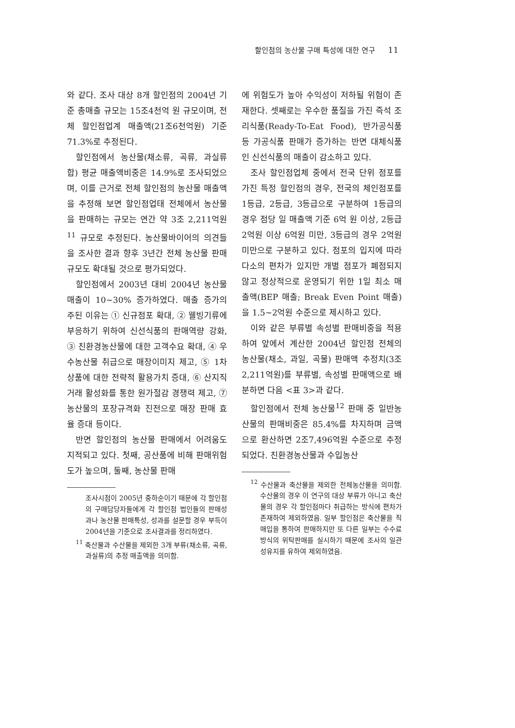할인점의 농산물 구매 특성에 대한 연구 11
와 같다. 조사 대상 8개 할인점의 2004년 기준 총매출 규모는 15조4천억 원 규모이며, 전체 할인점업계 매출액(21조6천억원) 기준 71.3%로 추정된다.
할인점에서 농산물(채소류, 곡류, 과실류 합) 평균 매출액비중은 14.9%로 조사되었으며, 이를 근거로 전체 할인점의 농산물 매출액을 추정해 보면 할인점업태 전체에서 농산물을 판매하는 규모는 연간 약 3조 2,211억원<sup>11</sup> 규모로 추정된다. 농산물바이어의 의견들을 조사한 결과 향후 3년간 전체 농산물 판매규모도 확대될 것으로 평가되었다.
할인점에서 2003년 대비 2004년 농산물 매출이 10~30% 증가하였다. 매출 증가의 주된 이유는 ① 신규점포 확대, ② 웰빙기류에 부응하기 위하여 신선식품의 판매역량 강화, ③ 친환경농산물에 대한 고객수요 확대, ④ 우수농산물 취급으로 매장이미지 제고, ⑤ 1차 상품에 대한 전략적 활용가치 증대, ⑥ 산지직거래 활성화를 통한 원가절감 경쟁력 제고, ⑦ 농산물의 포장규격화 진전으로 매장 판매 효율 증대 등이다.
반면 할인점의 농산물 판매에서 어려움도 지적되고 있다. 첫째, 공산품에 비해 판매위험도가 높으며, 둘째, 농산물 판매
조사시점이 2005년 중하순이기 때문에 각 할인점의 구매담당자들에게 각 할인점 법인들의 판매성과나 농산물 판매특성, 성과를 설문할 경우 부득이 2004년을 기준으로 조사결과를 정리하였다.
<sup>11</sup> 축산물과 수산물을 제외한 3개 부류(채소류, 곡류, 과실류)의 추정 매출액을 의미함.
에 위험도가 높아 수익성이 저하될 위험이 존재한다. 셋째로는 우수한 품질을 가진 즉석 조리식품(Ready-To-Eat Food), 반가공식품 등 가공식품 판매가 증가하는 반면 대체식품인 신선식품의 매출이 감소하고 있다.
조사 할인점업체 중에서 전국 단위 점포를 가진 특정 할인점의 경우, 전국의 체인점포를 1등급, 2등급, 3등급으로 구분하여 1등급의 경우 점당 일 매출액 기준 6억 원 이상, 2등급 2억원 이상 6억원 미만, 3등급의 경우 2억원 미만으로 구분하고 있다. 점포의 입지에 따라 다소의 편차가 있지만 개별 점포가 폐점되지 않고 정상적으로 운영되기 위한 1일 최소 매출액(BEP 매출; Break Even Point 매출)을 1.5~2억원 수준으로 제시하고 있다.
이와 같은 부류별 속성별 판매비중을 적용하여 앞에서 계산한 2004년 할인점 전체의 농산물(채소, 과일, 곡물) 판매액 추정치(3조 2,211억원)를 부류별, 속성별 판매액으로 배분하면 다음 <표 3>과 같다.
할인점에서 전체 농산물<sup>12</sup> 판매 중 일반농산물의 판매비중은 85.4%를 차지하며 금액으로 환산하면 2조7,496억원 수준으로 추정되었다. 친환경농산물과 수입농산
<sup>12</sup> 수산물과 축산물을 제외한 전체농산물을 의미함. 수산물의 경우 이 연구의 대상 부류가 아니고 축산물의 경우 각 할인점마다 취급하는 방식에 편차가 존재하여 제외하였음. 일부 할인점은 축산물을 직매입을 통하여 판매하지만 또 다른 일부는 수수료 방식의 위탁판매를 실시하기 때문에 조사의 일관성유지를 유하여 제외하였음.